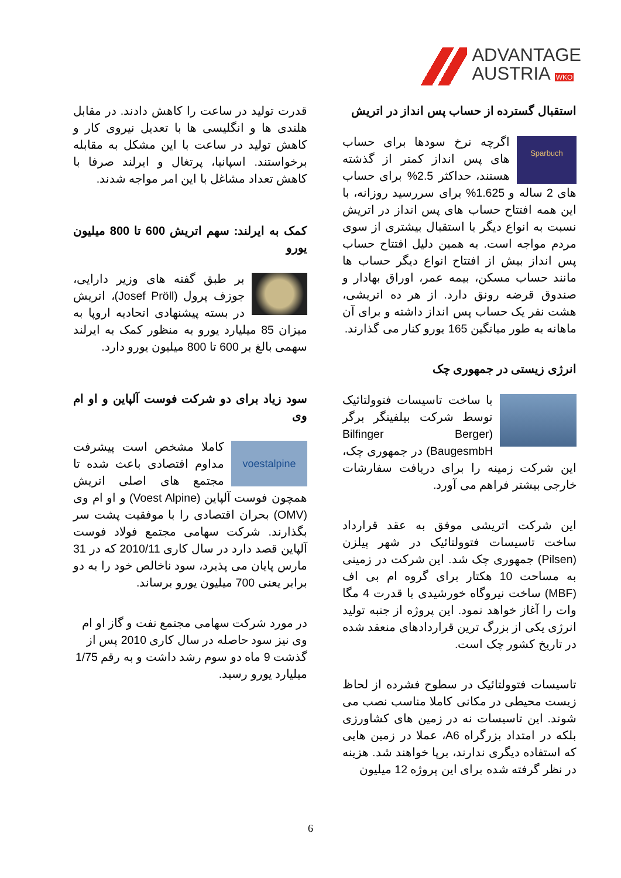ADVANTAGE
AUSTRIA WKO
قدرت تولید در ساعت را کاهش دادند. در مقابل هلندی ها و انگلیسی ها با تعدیل نیروی کار و کاهش تولید در ساعت با این مشکل به مقابله برخواستند. اسپانیا، پرتغال و ایرلند صرفا با کاهش تعداد مشاغل با این امر مواجه شدند.
کمک به ایرلند: سهم اتریش 600 تا 800 میلیون یورو
بر طبق گفته های وزیر دارایی، جوزف پرول (Josef Pröll)، اتریش در بسته پیشنهادی اتحادیه اروپا به میزان 85 میلیارد یورو به منظور کمک به ایرلند سهمی بالغ بر 600 تا 800 میلیون یورو دارد.
سود زیاد برای دو شرکت فوست آلپاین و او ام وی
voestalpine کاملا مشخص است پیشرفت مداوم اقتصادی باعث شده تا مجتمع های اصلی اتریش همچون فوست آلپاین (Voest Alpine) و او ام وی (OMV) بحران اقتصادی را با موفقیت پشت سر بگذارند. شرکت سهامی مجتمع فولاد فوست آلپاین قصد دارد در سال کاری 2010/11 که در 31 مارس پایان می پذیرد، سود ناخالص خود را به دو برابر یعنی 700 میلیون یورو برساند.
در مورد شرکت سهامی مجتمع نفت و گاز او ام وی نیز سود حاصله در سال کاری 2010 پس از گذشت 9 ماه دو سوم رشد داشت و به رقم 1/75 میلیارد یورو رسید.
استقبال گسترده از حساب پس انداز در اتریش
Sparbuch اگرچه نرخ سودها برای حساب های پس انداز کمتر از گذشته هستند، حداکثر 2.5% برای حساب های 2 ساله و 1.625% برای سررسید روزانه، با این همه افتتاح حساب های پس انداز در اتریش نسبت به انواع دیگر با استقبال بیشتری از سوی مردم مواجه است. به همین دلیل افتتاح حساب پس انداز بیش از افتتاح انواع دیگر حساب ها مانند حساب مسکن، بیمه عمر، اوراق بهادار و صندوق قرضه رونق دارد. از هر ده اتریشی، هشت نفر یک حساب پس انداز داشته و برای آن ماهانه به طور میانگین 165 یورو کنار می گذارند.
انرژی زیستی در جمهوری چک
با ساخت تاسیسات فتوولتائیک توسط شرکت بیلفینگر برگر (Bilfinger Berger BaugesmbH) در جمهوری چک، این شرکت زمینه را برای دریافت سفارشات خارجی بیشتر فراهم می آورد.
این شرکت اتریشی موفق به عقد قرارداد ساخت تاسیسات فتوولتائیک در شهر پیلزن (Pilsen) جمهوری چک شد. این شرکت در زمینی به مساحت 10 هکتار برای گروه ام بی اف (MBF) ساخت نیروگاه خورشیدی با قدرت 4 مگا وات را آغاز خواهد نمود. این پروژه از جنبه تولید انرژی یکی از بزرگ ترین قراردادهای منعقد شده در تاریخ کشور چک است.
تاسیسات فتوولتائیک در سطوح فشرده از لحاظ زیست محیطی در مکانی کاملا مناسب نصب می شوند. این تاسیسات نه در زمین های کشاورزی بلکه در امتداد بزرگراه A6، عملا در زمین هایی که استفاده دیگری ندارند، برپا خواهند شد. هزینه در نظر گرفته شده برای این پروژه 12 میلیون
6